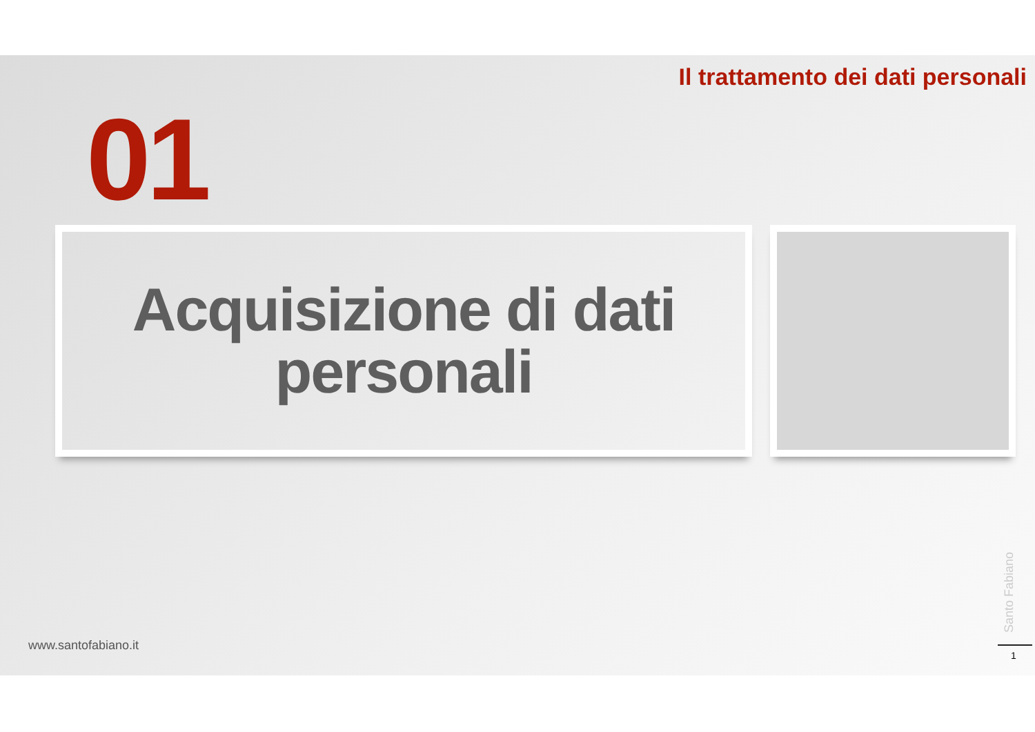Il trattamento dei dati personali
01
Acquisizione di dati personali
www.santofabiano.it
Santo Fabiano
1